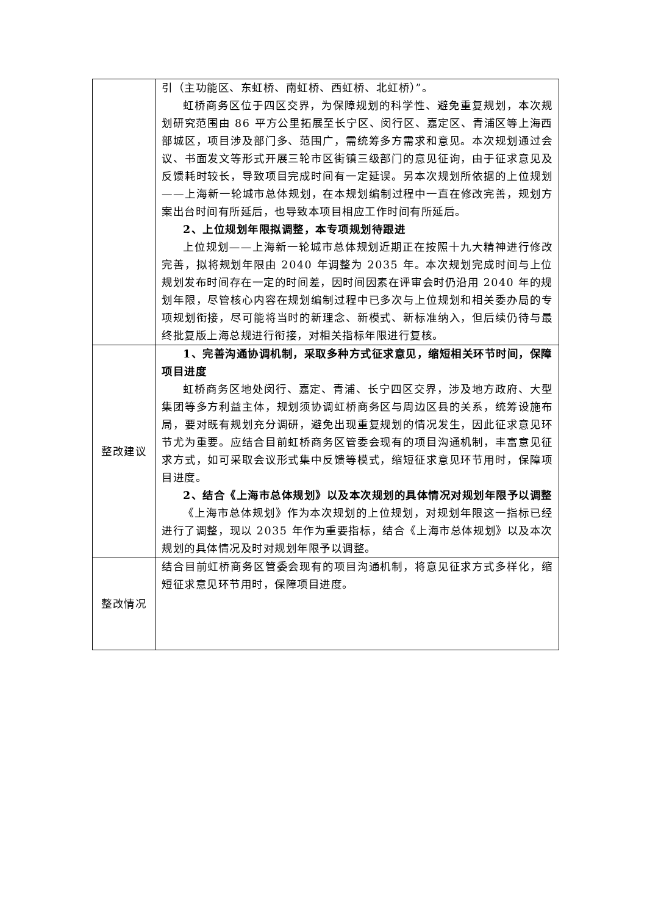| | 引（主功能区、东虹桥、南虹桥、西虹桥、北虹桥）”。 虹桥商务区位于四区交界，为保障规划的科学性、避免重复规划，本次规划研究范围由 86 平方公里拓展至长宁区、闵行区、嘉定区、青浦区等上海西部城区，项目涉及部门多、范围广，需统筹多方需求和意见。本次规划通过会议、书面发文等形式开展三轮市区街镇三级部门的意见征询，由于征求意见及反馈耗时较长，导致项目完成时间有一定延误。另本次规划所依据的上位规划——上海新一轮城市总体规划，在本规划编制过程中一直在修改完善，规划方案出台时间有所延后，也导致本项目相应工作时间有所延后。 2、上位规划年限拟调整，本专项规划待跟进 上位规划——上海新一轮城市总体规划近期正在按照十九大精神进行修改完善，拟将规划年限由 2040 年调整为 2035 年。本次规划完成时间与上位规划发布时间存在一定的时间差，因时间因素在评审会时仍沿用 2040 年的规划年限，尽管核心内容在规划编制过程中已多次与上位规划和相关委办局的专项规划衔接，尽可能将当时的新理念、新模式、新标准纳入，但后续仍待与最终批复版上海总规进行衔接，对相关指标年限进行复核。 |
| 整改建议 | 1、完善沟通协调机制，采取多种方式征求意见，缩短相关环节时间，保障项目进度 虹桥商务区地处闵行、嘉定、青浦、长宁四区交界，涉及地方政府、大型集团等多方利益主体，规划须协调虹桥商务区与周边区县的关系，统筹设施布局，要对既有规划充分调研，避免出现重复规划的情况发生，因此征求意见环节尤为重要。应结合目前虹桥商务区管委会现有的项目沟通机制，丰富意见征求方式，如可采取会议形式集中反馈等模式，缩短征求意见环节用时，保障项目进度。 2、结合《上海市总体规划》以及本次规划的具体情况对规划年限予以调整 《上海市总体规划》作为本次规划的上位规划，对规划年限这一指标已经进行了调整，现以 2035 年作为重要指标，结合《上海市总体规划》以及本次规划的具体情况及时对规划年限予以调整。 |
| 整改情况 | 结合目前虹桥商务区管委会现有的项目沟通机制，将意见征求方式多样化，缩短征求意见环节用时，保障项目进度。 |